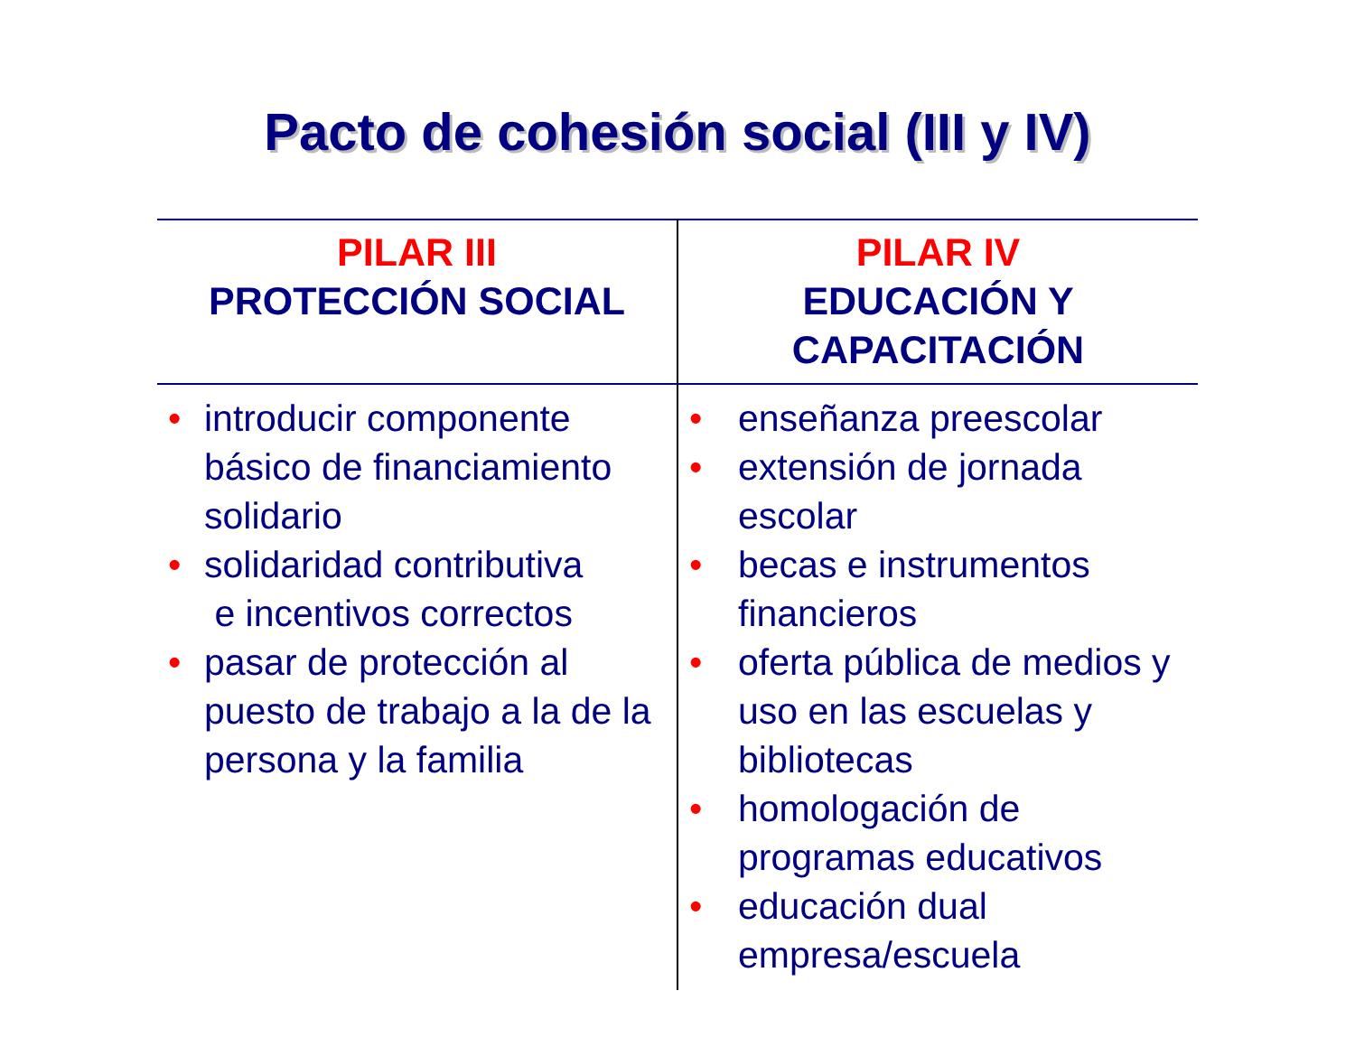Pacto de cohesión social (III y IV)
| PILAR III PROTECCIÓN SOCIAL | PILAR IV EDUCACIÓN Y CAPACITACIÓN |
| --- | --- |
| • introducir componente básico de financiamiento solidario • solidaridad contributiva e incentivos correctos • pasar de protección al puesto de trabajo a la de la persona y la familia | • enseñanza preescolar • extensión de jornada escolar • becas e instrumentos financieros • oferta pública de medios y uso en las escuelas y bibliotecas • homologación de programas educativos • educación dual empresa/escuela |